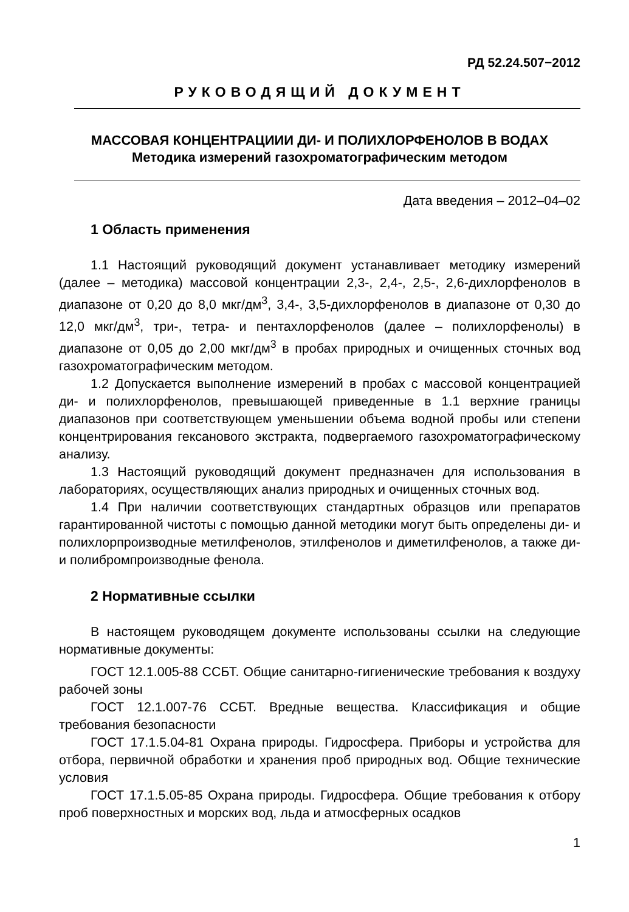РД 52.24.507−2012
РУКОВОДЯЩИЙ ДОКУМЕНТ
МАССОВАЯ КОНЦЕНТРАЦИИИ ДИ- И ПОЛИХЛОРФЕНОЛОВ В ВОДАХ
Методика измерений газохроматографическим методом
Дата введения – 2012–04–02
1 Область применения
1.1 Настоящий руководящий документ устанавливает методику измерений (далее – методика) массовой концентрации 2,3-, 2,4-, 2,5-, 2,6-дихлорфенолов в диапазоне от 0,20 до 8,0 мкг/дм<sup>3</sup>, 3,4-, 3,5-дихлорфенолов в диапазоне от 0,30 до 12,0 мкг/дм<sup>3</sup>, три-, тетра- и пентахлорфенолов (далее – полихлорфенолы) в диапазоне от 0,05 до 2,00 мкг/дм<sup>3</sup> в пробах природных и очищенных сточных вод газохроматографическим методом.
1.2 Допускается выполнение измерений в пробах с массовой концентрацией ди- и полихлорфенолов, превышающей приведенные в 1.1 верхние границы диапазонов при соответствующем уменьшении объема водной пробы или степени концентрирования гексанового экстракта, подвергаемого газохроматографическому анализу.
1.3 Настоящий руководящий документ предназначен для использования в лабораториях, осуществляющих анализ природных и очищенных сточных вод.
1.4 При наличии соответствующих стандартных образцов или препаратов гарантированной чистоты с помощью данной методики могут быть определены ди- и полихлорпроизводные метилфенолов, этилфенолов и диметилфенолов, а также ди- и полибромпроизводные фенола.
2 Нормативные ссылки
В настоящем руководящем документе использованы ссылки на следующие нормативные документы:
ГОСТ 12.1.005-88 ССБТ. Общие санитарно-гигиенические требования к воздуху рабочей зоны
ГОСТ 12.1.007-76 ССБТ. Вредные вещества. Классификация и общие требования безопасности
ГОСТ 17.1.5.04-81 Охрана природы. Гидросфера. Приборы и устройства для отбора, первичной обработки и хранения проб природных вод. Общие технические условия
ГОСТ 17.1.5.05-85 Охрана природы. Гидросфера. Общие требования к отбору проб поверхностных и морских вод, льда и атмосферных осадков
1